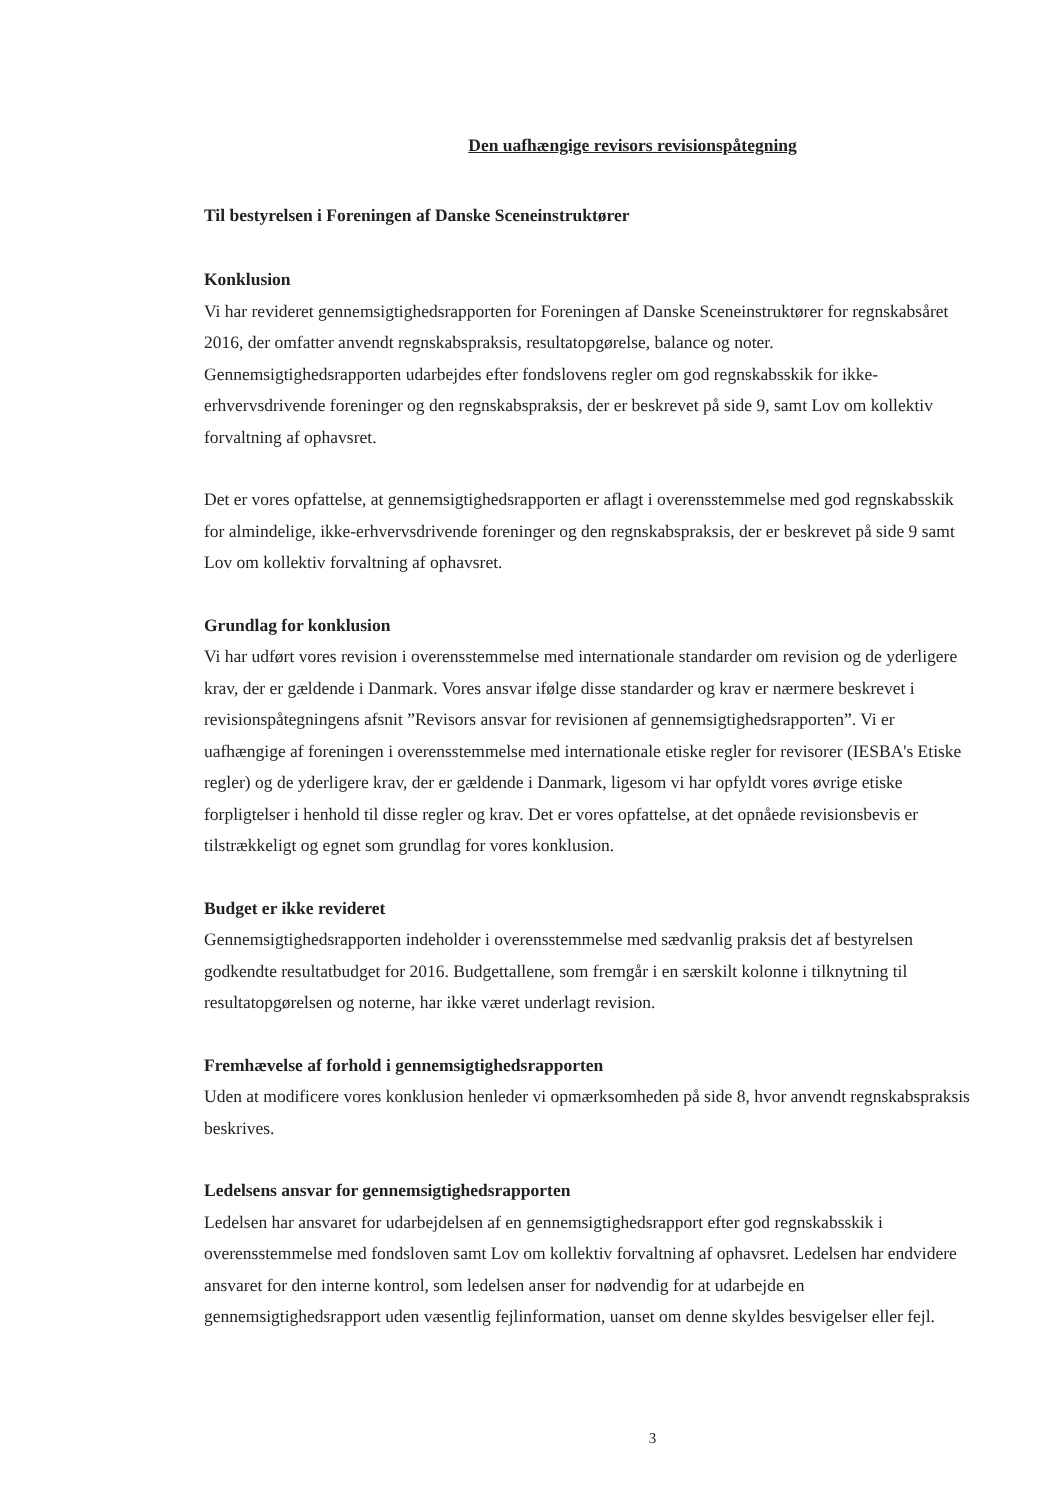Den uafhængige revisors revisionspåtegning
Til bestyrelsen i Foreningen af Danske Sceneinstruktører
Konklusion
Vi har revideret gennemsigtighedsrapporten for Foreningen af Danske Sceneinstruktører for regnskabsåret 2016, der omfatter anvendt regnskabspraksis, resultatopgørelse, balance og noter. Gennemsigtighedsrapporten udarbejdes efter fondslovens regler om god regnskabsskik for ikke-erhvervsdrivende foreninger og den regnskabspraksis, der er beskrevet på side 9, samt Lov om kollektiv forvaltning af ophavsret.
Det er vores opfattelse, at gennemsigtighedsrapporten er aflagt i overensstemmelse med god regnskabsskik for almindelige, ikke-erhvervsdrivende foreninger og den regnskabspraksis, der er beskrevet på side 9 samt Lov om kollektiv forvaltning af ophavsret.
Grundlag for konklusion
Vi har udført vores revision i overensstemmelse med internationale standarder om revision og de yderligere krav, der er gældende i Danmark. Vores ansvar ifølge disse standarder og krav er nærmere beskrevet i revisionspåtegningens afsnit ”Revisors ansvar for revisionen af gennemsigtighedsrapporten”. Vi er uafhængige af foreningen i overensstemmelse med internationale etiske regler for revisorer (IESBA's Etiske regler) og de yderligere krav, der er gældende i Danmark, ligesom vi har opfyldt vores øvrige etiske forpligtelser i henhold til disse regler og krav. Det er vores opfattelse, at det opnåede revisionsbevis er tilstrækkeligt og egnet som grundlag for vores konklusion.
Budget er ikke revideret
Gennemsigtighedsrapporten indeholder i overensstemmelse med sædvanlig praksis det af bestyrelsen godkendte resultatbudget for 2016. Budgettallene, som fremgår i en særskilt kolonne i tilknytning til resultatopgørelsen og noterne, har ikke været underlagt revision.
Fremhævelse af forhold i gennemsigtighedsrapporten
Uden at modificere vores konklusion henleder vi opmærksomheden på side 8, hvor anvendt regnskabspraksis beskrives.
Ledelsens ansvar for gennemsigtighedsrapporten
Ledelsen har ansvaret for udarbejdelsen af en gennemsigtighedsrapport efter god regnskabsskik i overensstemmelse med fondsloven samt Lov om kollektiv forvaltning af ophavsret. Ledelsen har endvidere ansvaret for den interne kontrol, som ledelsen anser for nødvendig for at udarbejde en gennemsigtighedsrapport uden væsentlig fejlinformation, uanset om denne skyldes besvigelser eller fejl.
3